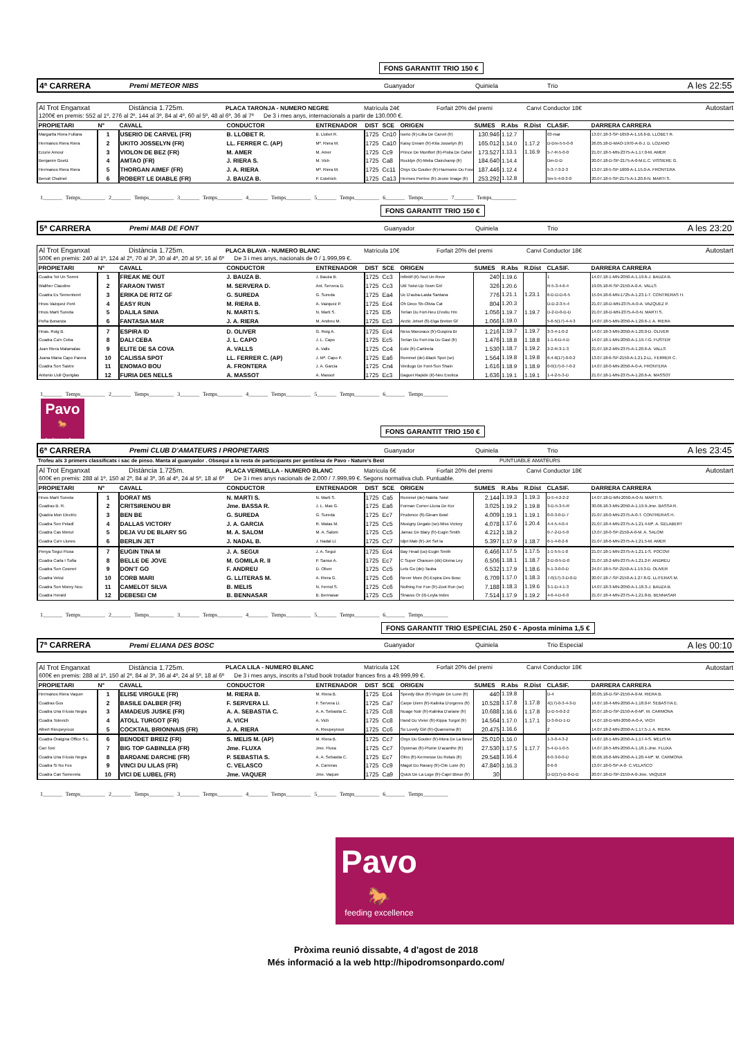FONS GARANTIT TRIO 150 €
4ª CARRERA Premi METEOR NIBS Guanyador Quiniela Trio A les 22:55
Al Trot Enganxat Distància 1.725m. PLACA TARONJA - NUMERO NEGRE Matrícula 24€ Forfait 20% del premi Canvi Conductor 18€ Autostart
1200€ en premis: 552 al 1º, 276 al 2º, 144 al 3º, 84 al 4º, 60 al 5º, 48 al 6º, 36 al 7º De 3 i mes anys, internacionals a partir de 130.000 €.
| PROPIETARI | Nº | CAVALL | CONDUCTOR | ENTRENADOR | DIST | SCE | ORIGEN | SUMES | R.Abs | R.Dist | CLASIF. | DARRERA CARRERA |
| --- | --- | --- | --- | --- | --- | --- | --- | --- | --- | --- | --- | --- |
| Margarita Riera Fullana | 1 | USERIO DE CARVEL (FR) | B. LLOBET R. | B. Llobet R. | 1725 | Cn10 | Iserio (fr)-Lillia De Carvel (fr) | 130.946 | 1.12.7 | | 03-mar | 13.07.18-3-SP-1650-A-1.16.6-B. LLOBET R. |
| Hermanos Riera Riera | 2 | UKITO JOSSELYN (FR) | LL. FERRER C. (AP) | Mª. Riera M. | 1725 | Ca10 | Kaisy Dream (fr)-Kita Josselyn (fr) | 165.012 | 1.14.0 | 1.17.2 | D-Dm-5-5-0-0 | 26.05.18-D-MAO-1970-A-0-J. D. LOZANO |
| Ecurie Amour | 3 | VIOLON DE BEZ (FR) | M. AMER | M. Amer | 1725 | Cc9 | Prince De Montfort (fr)-Pistia De Cahot | 173.527 | 1.13.1 | 1.16.9 | 5-7-R-5-0-0 | 21.07.18-5-MN-2375-A-1.17.0-M. AMER |
| Benjamin Goetz | 4 | AMTAO (FR) | J. RIERA S. | M. Vich | 1725 | Ca8 | Rocklyn (fr)-Melia Clairchamp (fr) | 184.640 | 1.14.4 | | Dm-D-D | 20.07.18-D-SP-2175-A-0-M.E.C. VISSIERE G. |
| Hermanos Riera Riera | 5 | THORGAN AIMEF (FR) | J. A. RIERA | Mª. Riera M. | 1725 | Cc11 | Onyx Du Goutier (fr)-Harmonie Du Foss | 187.446 | 1.12.4 | | 5-3-7-3-2-3 | 13.07.18-5-SP-1600-A-1.15.0-A. FRONTERA |
| Benoit Chalmel | 6 | ROBERT LE DIABLE (FR) | J. BAUZA B. | P. Estelrich | 1725 | Ca13 | Hermes Perrine (fr)-Jeune Image (fr) | 253.292 | 1.12.8 | | 5m-5-4-0-3-0 | 20.07.18-5-SP-2175-A-1.20.6-N. MARTI S. |
1_______ Temps_________ 2_______ Temps_________ 3_______ Temps_________ 4_______ Temps_________ 5_______ Temps_________ 6_______ Temps_________ 7_______ Temps_________
FONS GARANTIT TRIO 150 €
5ª CARRERA Premi MAB DE FONT Guanyador Quiniela Trio A les 23:20
Al Trot Enganxat Distància 1.725m. PLACA BLAVA - NUMERO BLANC Matrícula 10€ Forfait 20% del premi Canvi Conductor 18€ Autostart
500€ en premis: 240 al 1º, 124 al 2º, 70 al 3º, 30 al 4º, 20 al 5º, 16 al 6º De 3 i mes anys, nacionals de 0 / 1.999,99 €.
| PROPIETARI | Nº | CAVALL | CONDUCTOR | ENTRENADOR | DIST | SCE | ORIGEN | SUMES | R.Abs | R.Dist | CLASIF. | DARRERA CARRERA |
| --- | --- | --- | --- | --- | --- | --- | --- | --- | --- | --- | --- | --- |
| Cuadra Tot Un Somni | 1 | FREAK ME OUT | J. BAUZA B. | J. Bauza B. | 1725 | Cc3 | Infinitif (it)-Tout Un Reve | 240 | 1.19.6 | | 1 | 14.07.18-1-MN-2050-A-1.19.6-J. BAUZA B. |
| Walther Claudine | 2 | FARAON TWIST | M. SERVERA D. | Ant. Servera D. | 1725 | Cc3 | Util Twist-Up Town Girl | 326 | 1.20.6 | | R-5-3-4-6-4 | 19.05.18-R-SP-2150-A-0-A. VALLS |
| Cuadra Es Sementeret | 3 | ERIKA DE RITZ GF | G. SUREDA | G. Sureda | 1725 | Ea4 | Uc D'auba-Laida Santana | 776 | 1.21.1 | 1.23.1 | 6-D-D-D-6-5 | 15.04.18-6-MN-1725-A-1.23.1-T. CONTRERAS H. |
| Hnos Vazquez Pont | 4 | EASY RUN | M. RIERA B. | A. Vazquez P. | 1725 | Ec4 | Oh Deco Sb-Olivia Cat | 804 | 1.20.3 | | D-D-2-3-5-4 | 21.07.18-D-MN-2375-A-0-A. VAZQUEZ P. |
| Hnos Marti Sureda | 5 | DALILA SINIA | N. MARTI S. | N. Marti S. | 1725 | Et5 | Terlan Du Fort-Neu D'estiu Hm | 1.056 | 1.19.7 | 1.19.7 | D-2-D-0-D-D | 21.07.18-D-MN-2375-A-0-N. MARTI S. |
| Peña Bonanza | 6 | FANTASIA MAR | J. A. RIERA | M. Andreu M. | 1725 | Ec3 | Arctic Jetset (fi)-Elga Breton Gf | 1.066 | 1.19.0 | | 5-6-5(17)-4-4-3 | 14.07.18-5-MN-2050-A-1.20.6-J. A. RIERA |
| Hnas. Roig B. | 7 | ESPIRA ID | D. OLIVER | G. Roig A. | 1725 | Ec4 | Ness Marceaux (fr)-Guspira Br | 1.216 | 1.19.7 | 1.19.7 | 3-3-4-1-0-2 | 14.07.18-3-MN-2050-A-1.20.0-D. OLIVER |
| Cuadra Ca'n Ceba | 8 | DALI CEBA | J. L. CAPO | J. L. Capo | 1725 | Ec5 | Terlan Du Fort-Iria Du Gast (fr) | 1.476 | 1.18.8 | 1.18.8 | 1-1-6-D-4-D | 14.07.18-1-MN-2050-A-1.19.7-G. FUSTER |
| Juan Riera Matamalas | 9 | ELITE DE SA COVA | A. VALLS | A. Valls | 1725 | Cc4 | Eole (fr)-Cartinela | 1.530 | 1.18.7 | 1.19.2 | 2-2-R-3-1-3 | 21.07.18-2-MN-2375-A-1.20.6-A. VALLS |
| Juana Maria Capo Parera | 10 | CALISSA SPOT | LL. FERRER C. (AP) | J. Mª. Capo P. | 1725 | Ea6 | Rommel (de)-Black Spot (se) | 1.564 | 1.19.8 | 1.19.8 | 6-4-6(17)-0-0-2 | 13.07.18-6-SP-2150-A-1.21.2-LL. FERRER C. |
| Cuadra Son Sastre | 11 | ENOMAO BOU | A. FRONTERA | J. A. Garcia | 1725 | Cn4 | Verdugo De Font-Sun Shain | 1.616 | 1.18.9 | 1.18.9 | 0-0(17)-0-7-0-2 | 14.07.18-0-MN-2050-A-0-A. FRONTERA |
| Antonio Llull Quetglas | 12 | FURIA DES NELLS | A. MASSOT | A. Massot | 1725 | Ec3 | Daguet Rapide (it)-Neu Exotica | 1.636 | 1.19.1 | 1.19.1 | 1-4-2-5-3-D | 21.07.18-1-MN-2375-A-1.20.6-A. MASSOT |
1_______ Temps_________ 2_______ Temps_________ 3_______ Temps_________ 4_______ Temps_________ 5_______ Temps_________ 6_______ Temps_________
Pavo
🐎
feeding excellence
FONS GARANTIT TRIO 150 €
6ª CARRERA Premi CLUB D'AMATEURS I PROPIETARIS Guanyador Quiniela Trio A les 23:45
Trofeu als 3 primers classificats i sac de pinso. Manta al guanyador . Obsequi a la resta de participants per gentilesa de Pavo - Nature's Best PUNTUABLE AMATEURS
Al Trot Enganxat Distància 1.725m. PLACA VERMELLA - NUMERO BLANC Matrícula 6€ Forfait 20% del premi Canvi Conductor 18€ Autostart
600€ en premis: 288 al 1º, 150 al 2º, 84 al 3º, 36 al 4º, 24 al 5º, 18 al 6º De 3 i mes anys nacionals de 2.000 / 7.999,99 €. Segons normativa club. Puntuable.
| PROPIETARI | Nº | CAVALL | CONDUCTOR | ENTRENADOR | DIST | SCE | ORIGEN | SUMES | R.Abs | R.Dist | CLASIF. | DARRERA CARRERA |
| --- | --- | --- | --- | --- | --- | --- | --- | --- | --- | --- | --- | --- |
| Hnos Marti Sureda | 1 | DORAT MS | N. MARTI S. | N. Marti S. | 1725 | Ca5 | Rommel (de)-Nakita Twist | 2.144 | 1.19.3 | 1.19.3 | D-5-4-2-2-2 | 14.07.18-D-MN-2050-A-0-N. MARTI S. |
| Cuadras B. R. | 2 | CRITSIRENOU BR | Jme. BASSA R. | J. L. Mas G. | 1725 | Ea6 | Forman Corner-Lluna De Kor | 3.025 | 1.19.2 | 1.19.8 | 3-D-5-3-5-R | 30.06.18-3-MN-2050-A-1.19.9-Jme. BASSA R. |
| Quadra Mon Electric | 3 | BEN BE | G. SUREDA | G. Sureda | 1725 | Ec7 | Prudence (fi)-Gleam Bowl | 4.009 | 1.19.1 | 1.19.1 | 0-0-3-0-D-7 | 21.07.18-0-MN-2375-A-0-T. CONTRERAS H. |
| Cuadra Son Peladí | 4 | DALLAS VICTORY | J. A. GARCIA | R. Matas M. | 1725 | Cc5 | Musigny Degato (se)-Miss Victory | 4.078 | 1.17.6 | 1.20.4 | 4-4-5-4-0-4 | 21.07.18-4-MN-2375-A-1.21.4-Mª. A. GELABERT |
| Cuadra Cas Menut | 5 | DEJA VU DE BLARY SG | M. A. SALOM | M. A. Salom | 1725 | Cc5 | Jamac De Blary (fr)-Eugin Smith | 4.212 | 1.18.2 | | 0-7-2-D-5-0 | 13.07.18-0-SP-2150-A-0-M. A. SALOM |
| Cuadra Ca'n Llunes | 6 | BERLIN JET | J. NADAL B. | J. Nadal Ll. | 1725 | Cc7 | Idjet Mab (fr)-Jet Set la | 5.397 | 1.17.9 | 1.18.7 | 6-1-4-0-2-6 | 21.07.18-6-MN-2375-A-1.21.5-M. AMER |
| Penya Segui Fluxa | 7 | EUGIN TINA M | J. A. SEGUI | J. A. Segui | 1725 | Ec4 | Bay Head (us)-Eugin Smith | 6.466 | 1.17.5 | 1.17.5 | 1-1-5-5-1-0 | 21.07.18-1-MN-2375-A-1.21.1-S. POCOVI |
| Cuadra Carla I Sofia | 8 | BELLE DE JOVE | M. GOMILA R. II | P. Sanso A. | 1725 | Ec7 | C Super Chancen (dk)-Divina Ley | 6.506 | 1.18.1 | 1.18.7 | 2-D-0-5-D-0 | 21.07.18-2-MN-2375-A-1.21.2-F. ANDREU |
| Cuadra Son Cosmet | 9 | DON'T GO | F. ANDREU | D. Oliver | 1725 | Cc5 | Lets Go (de)-Tauba | 6.532 | 1.17.9 | 1.18.6 | 5-1-3-0-0-D | 24.07.18-5-SP-2150-A-1.19.3-D. OLIVER |
| Cuadra Veloz | 10 | CORB MARI | G. LLITERAS M. | A. Riera G. | 1725 | Cc6 | Never More (fr)-Espira Des Bosc | 6.709 | 1.17.0 | 1.18.3 | 7-0(17)-3-D-0-D | 20.07.18-7-SP-2150-A-1.27.8-G. LLITERAS M. |
| Cuadra Son Morey Nou | 11 | CAMELOT SILVA | B. MELIS | N. Ferriol S. | 1725 | Cc6 | Nothing For Fun (fr)-Zoot Run (se) | 7.188 | 1.18.3 | 1.19.6 | 3-1-D-4-1-3 | 14.07.18-3-MN-2050-A-1.18.3-J. BAUZA B. |
| Cuadra Herald | 12 | DEBESEI CM | B. BENNASAR | B. Bennasar | 1725 | Cc5 | Strauss Or (it)-Leyla Index | 7.514 | 1.17.9 | 1.19.2 | 4-6-4-D-6-0 | 21.07.18-4-MN-2375-A-1.21.8-B. BENNASAR |
1_______ Temps_________ 2_______ Temps_________ 3_______ Temps_________ 4_______ Temps_________ 5_______ Temps_________ 6_______ Temps_________
FONS GARANTIT TRIO ESPECIAL 250 € - Aposta mínima 1,5 €
7ª CARRERA Premi ELIANA DES BOSC Guanyador Quiniela Trio Especial A les 00:10
Al Trot Enganxat Distància 1.725m. PLACA LILA - NUMERO BLANC Matrícula 12€ Forfait 20% del premi Canvi Conductor 18€ Autostart
600€ en premis: 288 al 1º, 150 al 2º, 84 al 3º, 36 al 4º, 24 al 5º, 18 al 6º De 3 i mes anys, inscrits a l'stud book trotador frances fins a 49.999,99 €.
| PROPIETARI | Nº | CAVALL | CONDUCTOR | ENTRENADOR | DIST | SCE | ORIGEN | SUMES | R.Abs | R.Dist | CLASIF. | DARRERA CARRERA |
| --- | --- | --- | --- | --- | --- | --- | --- | --- | --- | --- | --- | --- |
| Hermanos Riera Vaquer | 1 | ELISE VIRGULE (FR) | M. RIERA B. | M. Riera B. | 1725 | Ec4 | Speedy Blue (fr)-Virgule De Lune (fr) | 440 | 1.19.8 | | D-4 | 20.05.18-D-SP-2150-A-0-M. RIERA B. |
| Cuadras Gus | 2 | BASILE DALBER (FR) | F. SERVERA Ll. | F. Servera Ll. | 1725 | Ca7 | Carpe Diem (fr)-Kalinka D'orgeres (fr) | 10.528 | 1.17.8 | 1.17.8 | 4(17)-0-3-4-3-D | 14.07.18-4-MN-2050-A-1.18.0-P. SEBASTIA E. |
| Cuadra Una Il·lusio Negra | 3 | AMADEUS JUSKE (FR) | A. A. SEBASTIA C. | A. A. Sebastia C. | 1725 | Cc8 | Nuage Noir (fr)-Kalinka D'ariane (fr) | 10.688 | 1.16.6 | 1.17.8 | D-D-5-0-2-2 | 20.07.18-D-SP-2150-A-0-Mª. M. CARMONA |
| Cuadra Totevich | 4 | ATOLL TURGOT (FR) | A. VICH | A. Vich | 1725 | Cc8 | Hand Du Vivier (fr)-Kippa Turgot (fr) | 14.564 | 1.17.0 | 1.17.1 | D-3-0-D-1-D | 14.07.18-D-MN-2050-A-0-A. VICH |
| Albert Rieupeyroux | 5 | COCKTAIL BRIONNAIS (FR) | J. A. RIERA | A. Rieupeyroux | 1725 | Cc6 | So Lovely Girl (fr)-Quaresima (fr) | 20.475 | 1.16.6 | | 2 | 14.07.18-2-MN-2050-A-1.17.5-J. A. RIERA |
| Cuadra Oratgina Office S.L | 6 | BENODET BREIZ (FR) | S. MELIS M. (AP) | M. Riera B. | 1725 | Cc7 | Onyx Du Goutier (fr)-Mora De La Besvr | 25.010 | 1.16.0 | | 1-3-0-4-3-2 | 14.07.18-1-MN-2050-A-1.17.4-S. MELIS M. |
| Can Toni | 7 | BIG TOP GABINLEA (FR) | Jme. FLUXA | Jme. Fluxa | 1725 | Cc7 | Oyonnax (fr)-Plume D'acanthe (fr) | 27.530 | 1.17.5 | 1.17.7 | 5-4-D-1-0-5 | 14.07.18-5-MN-2050-A-1.18.1-Jme. FLUXA |
| Cuadra Una Il·lusio Negra | 8 | BARDANE DARCHE (FR) | P. SEBASTIA S. | A. A. Sebastia C. | 1725 | Ec7 | Oltro (fr)-Kermesse Du Relais (fr) | 29.548 | 1.16.4 | | 6-0-3-0-0-D | 30.06.18-6-MN-2050-A-1.20.4-Mª. M. CARMONA |
| Cuadra Si No Fos | 9 | VINCI DU LILAS (FR) | C. VELASCO | A. Carreras | 1725 | Cc9 | Magot Du Ravary (fr)-Cite Lune (fr) | 47.840 | 1.16.3 | | 0-6-0 | 13.07.18-0-SP-A-0- C.VELASCO |
| Cuadra Can Somereta | 10 | VICI DE LUBEL (FR) | Jme. VAQUER | Jme. Vaquer | 1725 | Ca9 | Quick De La Loge (fr)-Capri Bleue (fr) | 30 | | | D-D(17)-D-0-D-D | 20.07.18-D-SP-2150-A-0-Jme. VAQUER |
1_______ Temps_________ 2_______ Temps_________ 3_______ Temps_________ 4_______ Temps_________ 5_______ Temps_________ 6_______ Temps_________
Pavo
🐎
feeding excellence
Pròxima reunió dissabte, 4 d'agost de 2018
Més informació a la web http://hipodromsonpardo.com/